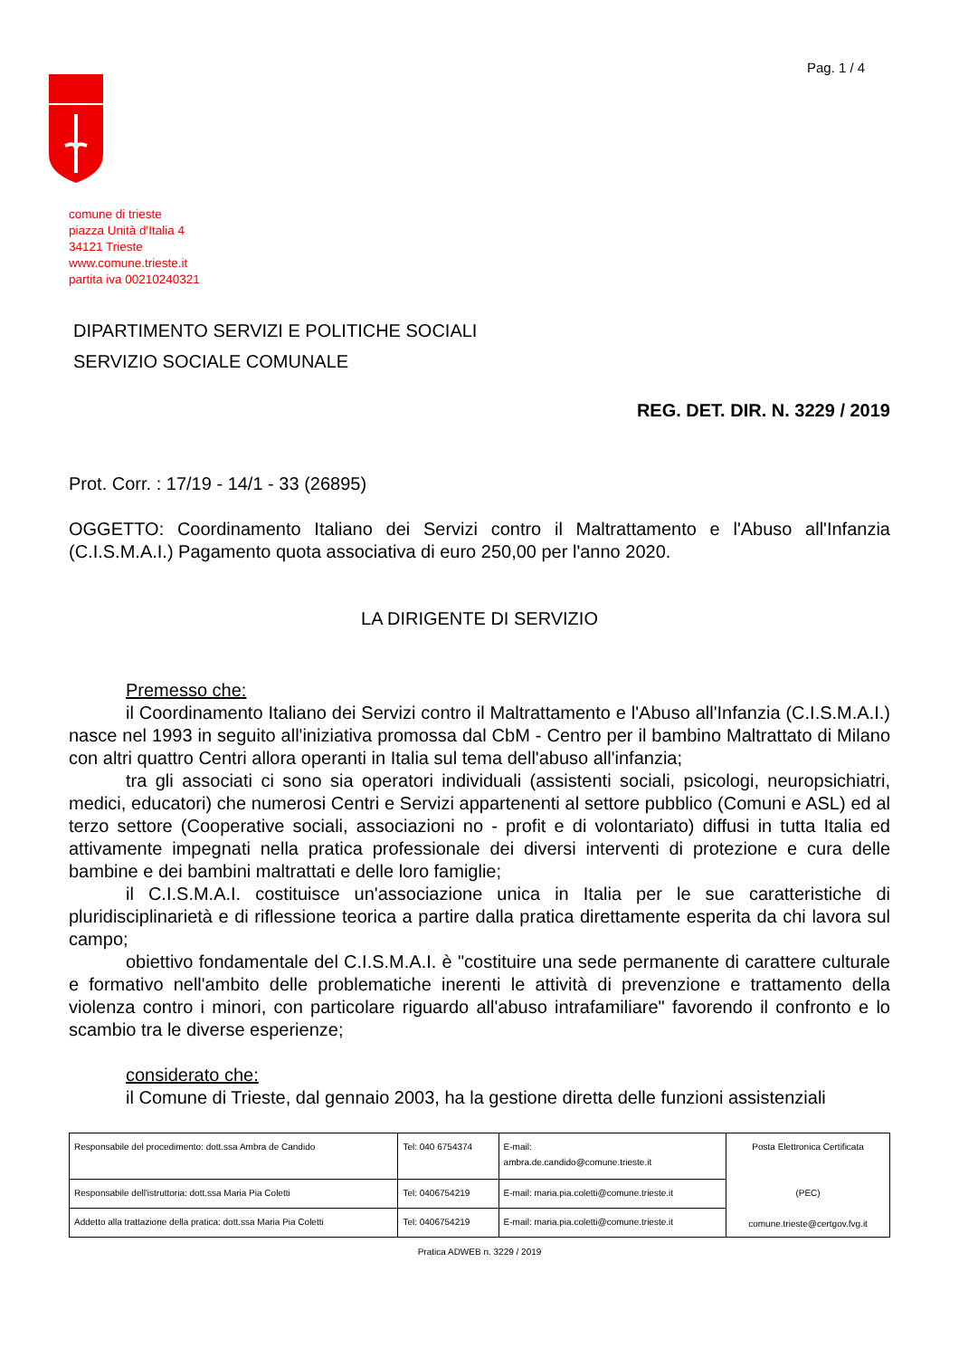Pag. 1 / 4
comune di trieste
piazza Unità d'Italia 4
34121 Trieste
www.comune.trieste.it
partita iva 00210240321
DIPARTIMENTO SERVIZI E POLITICHE SOCIALI
SERVIZIO SOCIALE COMUNALE
REG. DET. DIR. N. 3229 / 2019
Prot. Corr. : 17/19 - 14/1 - 33 (26895)
OGGETTO: Coordinamento Italiano dei Servizi contro il Maltrattamento e l'Abuso all'Infanzia (C.I.S.M.A.I.) Pagamento quota associativa di euro 250,00 per l'anno 2020.
LA DIRIGENTE DI SERVIZIO
Premesso che:
il Coordinamento Italiano dei Servizi contro il Maltrattamento e l'Abuso all'Infanzia (C.I.S.M.A.I.) nasce nel 1993 in seguito all'iniziativa promossa dal CbM - Centro per il bambino Maltrattato di Milano con altri quattro Centri allora operanti in Italia sul tema dell'abuso all'infanzia;
tra gli associati ci sono sia operatori individuali (assistenti sociali, psicologi, neuropsichiatri, medici, educatori) che numerosi Centri e Servizi appartenenti al settore pubblico (Comuni e ASL) ed al terzo settore (Cooperative sociali, associazioni no - profit e di volontariato) diffusi in tutta Italia ed attivamente impegnati nella pratica professionale dei diversi interventi di protezione e cura delle bambine e dei bambini maltrattati e delle loro famiglie;
il C.I.S.M.A.I. costituisce un'associazione unica in Italia per le sue caratteristiche di pluridisciplinarietà e di riflessione teorica a partire dalla pratica direttamente esperita da chi lavora sul campo;
obiettivo fondamentale del C.I.S.M.A.I. è "costituire una sede permanente di carattere culturale e formativo nell'ambito delle problematiche inerenti le attività di prevenzione e trattamento della violenza contro i minori, con particolare riguardo all'abuso intrafamiliare" favorendo il confronto e lo scambio tra le diverse esperienze;
considerato che:
il Comune di Trieste, dal gennaio 2003, ha la gestione diretta delle funzioni assistenziali
| Responsabile del procedimento: dott.ssa Ambra de Candido | Tel: 040 6754374 | E-mail: ambra.de.candido@comune.trieste.it | Posta Elettronica Certificata (PEC) comune.trieste@certgov.fvg.it |
| Responsabile dell'istruttoria: dott.ssa Maria Pia Coletti | Tel: 0406754219 | E-mail: maria.pia.coletti@comune.trieste.it | |
| Addetto alla trattazione della pratica: dott.ssa Maria Pia Coletti | Tel: 0406754219 | E-mail: maria.pia.coletti@comune.trieste.it | |
Pratica ADWEB n. 3229 / 2019